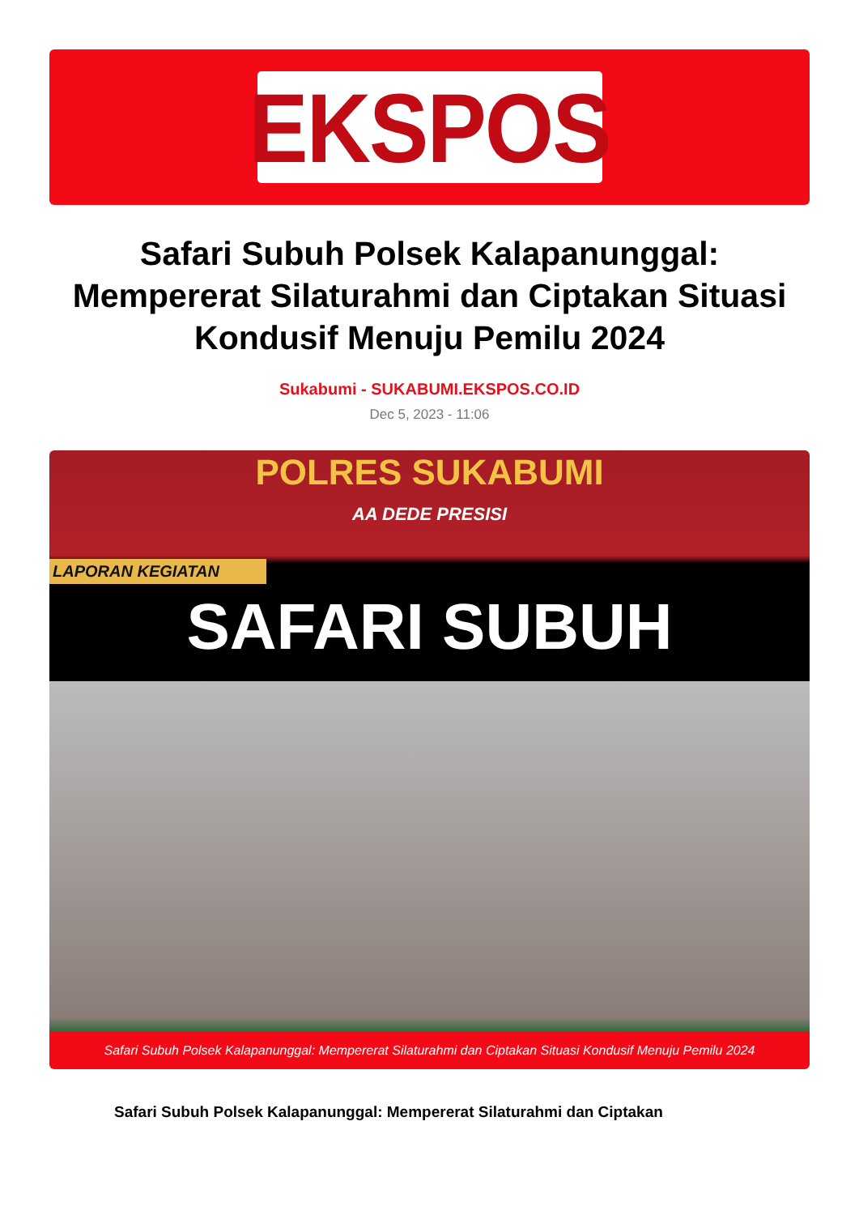EKSPOS
Safari Subuh Polsek Kalapanunggal: Mempererat Silaturahmi dan Ciptakan Situasi Kondusif Menuju Pemilu 2024
Sukabumi - SUKABUMI.EKSPOS.CO.ID
Dec 5, 2023 - 11:06
POLRES SUKABUMI
AA DEDE PRESISI
SAFARI SUBUH
LAPORAN KEGIATAN
Safari Subuh Polsek Kalapanunggal: Mempererat Silaturahmi dan Ciptakan Situasi Kondusif Menuju Pemilu 2024
Safari Subuh Polsek Kalapanunggal: Mempererat Silaturahmi dan Ciptakan